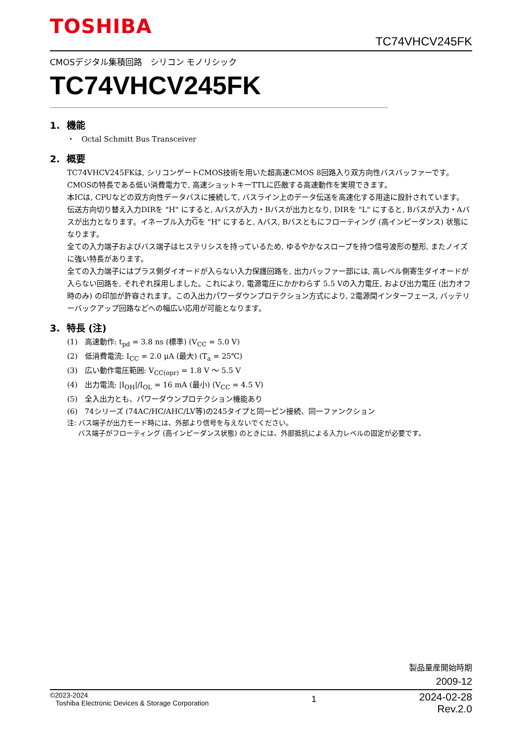TOSHIBA
TC74VHCV245FK
CMOSデジタル集積回路　シリコン モノリシック
TC74VHCV245FK
1. 機能
・ Octal Schmitt Bus Transceiver
2. 概要
TC74VHCV245FKは, シリコンゲートCMOS技術を用いた超高速CMOS 8回路入り双方向性バスバッファーです。
CMOSの特長である低い消費電力で, 高速ショットキーTTLに匹敵する高速動作を実現できます。
本ICは, CPUなどの双方向性データバスに接続して, バスライン上のデータ伝送を高速化する用途に設計されています。
伝送方向切り替え入力DIRを "H" にすると, Aバスが入力・Bバスが出力となり, DIRを "L" にすると, Bバスが入力・Aバスが出力となります。イネーブル入力Gを "H" にすると, Aバス, Bバスともにフローティング (高インピーダンス) 状態になります。
全ての入力端子およびバス端子はヒステリシスを持っているため, ゆるやかなスロープを持つ信号波形の整形, またノイズに強い特長があります。
全ての入力端子にはプラス側ダイオードが入らない入力保護回路を, 出力バッファー部には, 高レベル側寄生ダイオードが入らない回路を, それぞれ採用しました。これにより, 電源電圧にかかわらず 5.5 Vの入力電圧, および出力電圧 (出力オフ時のみ) の印加が許容されます。この入出力パワーダウンプロテクション方式により, 2電源間インターフェース, バッテリーバックアップ回路などへの幅広い応用が可能となります。
3. 特長 (注)
(1) 高速動作: t<sub>pd</sub> = 3.8 ns (標準) (V<sub>CC</sub> = 5.0 V)
(2) 低消費電流: I<sub>CC</sub> = 2.0 μA (最大) (T<sub>a</sub> = 25℃)
(3) 広い動作電圧範囲: V<sub>CC(opr)</sub> = 1.8 V ～ 5.5 V
(4) 出力電流: |I<sub>OH</sub>|/I<sub>OL</sub> = 16 mA (最小) (V<sub>CC</sub> = 4.5 V)
(5) 全入出力とも、パワーダウンプロテクション機能あり
(6) 74シリーズ (74AC/HC/AHC/LV等)の245タイプと同一ピン接続、同一ファンクション
注: バス端子が出力モード時には、外部より信号を与えないでください。
バス端子がフローティング (高インピーダンス状態) のときには、外部抵抗による入力レベルの固定が必要です。
製品量産開始時期
2009-12
©2023-2024
Toshiba Electronic Devices & Storage Corporation
1
2024-02-28
Rev.2.0